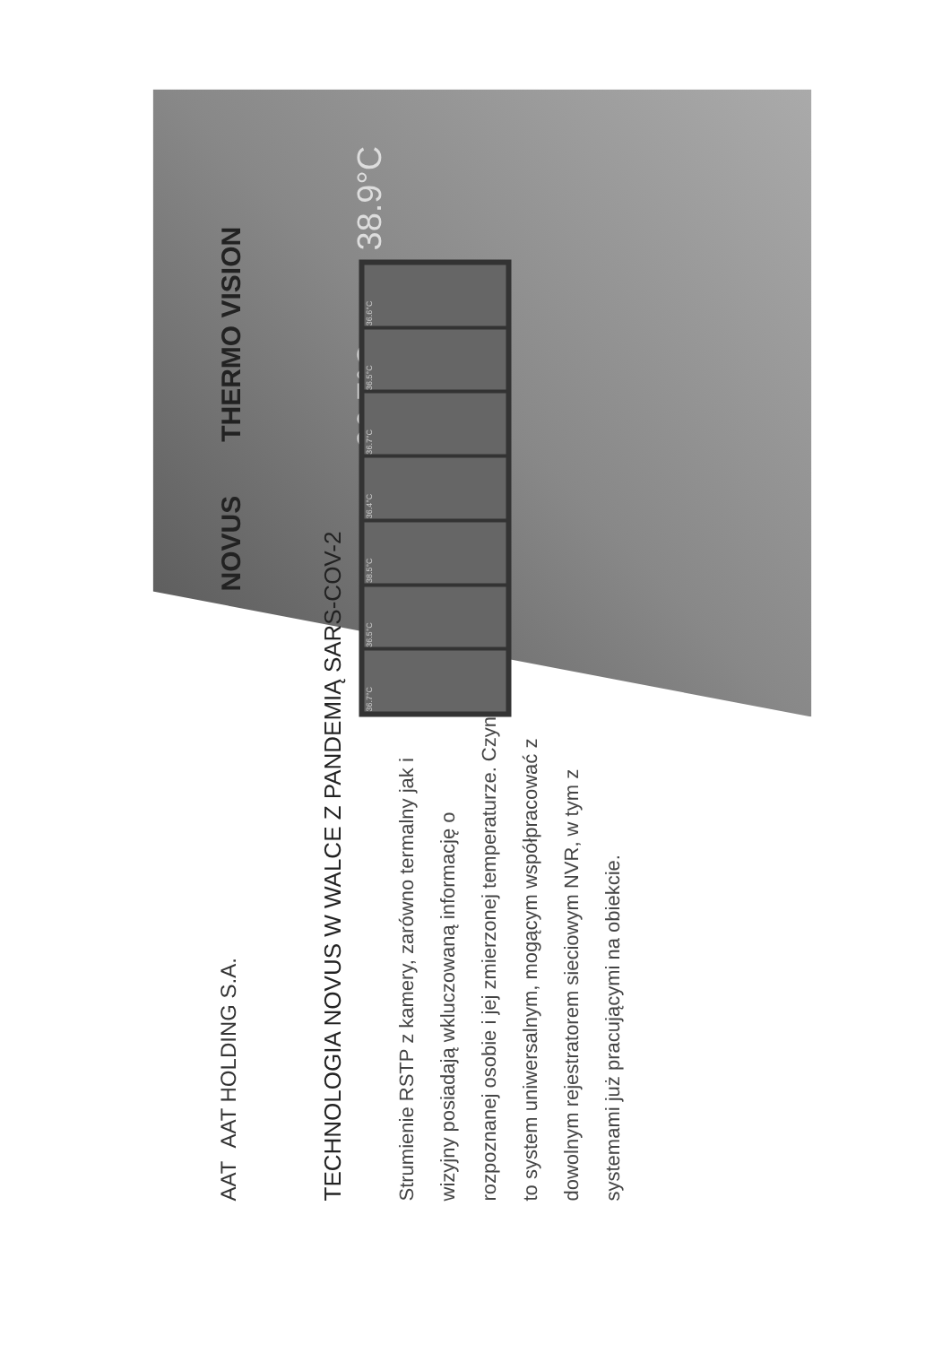AAT AAT HOLDING S.A.
TECHNOLOGIA NOVUS W WALCE Z PANDEMIĄ SARS-COV-2
Strumienie RSTP z kamery, zarówno termalny jak i wizyjny posiadają wkluczowaną informację o rozpoznanej osobie i jej zmierzonej temperaturze. Czyni to system uniwersalnym, mogącym współpracować z dowolnym rejestratorem sieciowym NVR, w tym z systemami już pracującymi na obiekcie.
NOVUS THERMO VISION
36.7°C 38.9°C
36.7°C
36.5°C
38.5°C
36.4°C
36.7°C
36.5°C
36.6°C